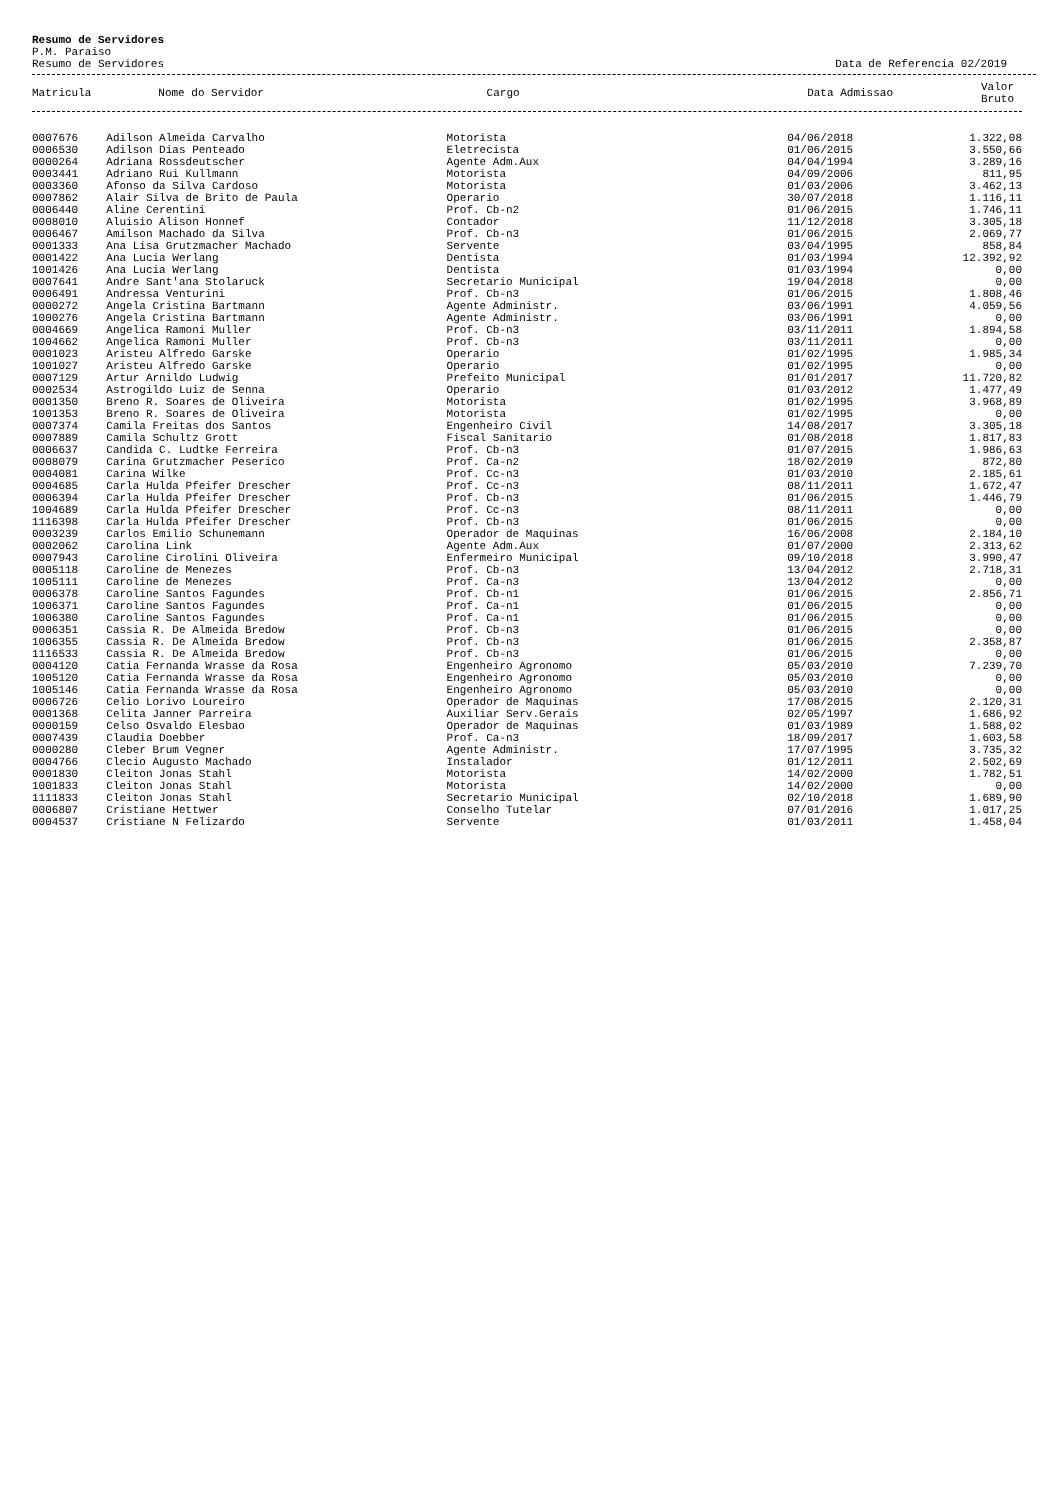Resumo de Servidores
P.M. Paraiso
Resumo de Servidores Data de Referencia 02/2019
| Matricula | Nome do Servidor | Cargo | Data Admissao | Valor Bruto |
| --- | --- | --- | --- | --- |
| 0007676 | Adilson Almeida Carvalho | Motorista | 04/06/2018 | 1.322,08 |
| 0006530 | Adilson Dias Penteado | Eletrecista | 01/06/2015 | 3.550,66 |
| 0000264 | Adriana Rossdeutscher | Agente Adm.Aux | 04/04/1994 | 3.289,16 |
| 0003441 | Adriano Rui Kullmann | Motorista | 04/09/2006 | 811,95 |
| 0003360 | Afonso da Silva Cardoso | Motorista | 01/03/2006 | 3.462,13 |
| 0007862 | Alair Silva de Brito de Paula | Operario | 30/07/2018 | 1.116,11 |
| 0006440 | Aline Cerentini | Prof. Cb-n2 | 01/06/2015 | 1.746,11 |
| 0008010 | Aluisio Alison Honnef | Contador | 11/12/2018 | 3.305,18 |
| 0006467 | Amilson Machado da Silva | Prof. Cb-n3 | 01/06/2015 | 2.069,77 |
| 0001333 | Ana Lisa Grutzmacher Machado | Servente | 03/04/1995 | 858,84 |
| 0001422 | Ana Lucia Werlang | Dentista | 01/03/1994 | 12.392,92 |
| 1001426 | Ana Lucia Werlang | Dentista | 01/03/1994 | 0,00 |
| 0007641 | Andre Sant'ana Stolaruck | Secretario Municipal | 19/04/2018 | 0,00 |
| 0006491 | Andressa Venturini | Prof. Cb-n3 | 01/06/2015 | 1.808,46 |
| 0000272 | Angela Cristina Bartmann | Agente Administr. | 03/06/1991 | 4.059,56 |
| 1000276 | Angela Cristina Bartmann | Agente Administr. | 03/06/1991 | 0,00 |
| 0004669 | Angelica Ramoni Muller | Prof. Cb-n3 | 03/11/2011 | 1.894,58 |
| 1004662 | Angelica Ramoni Muller | Prof. Cb-n3 | 03/11/2011 | 0,00 |
| 0001023 | Aristeu Alfredo Garske | Operario | 01/02/1995 | 1.985,34 |
| 1001027 | Aristeu Alfredo Garske | Operario | 01/02/1995 | 0,00 |
| 0007129 | Artur Arnildo Ludwig | Prefeito Municipal | 01/01/2017 | 11.720,82 |
| 0002534 | Astrogildo Luiz de Senna | Operario | 01/03/2012 | 1.477,49 |
| 0001350 | Breno R. Soares de Oliveira | Motorista | 01/02/1995 | 3.968,89 |
| 1001353 | Breno R. Soares de Oliveira | Motorista | 01/02/1995 | 0,00 |
| 0007374 | Camila Freitas dos Santos | Engenheiro Civil | 14/08/2017 | 3.305,18 |
| 0007889 | Camila Schultz Grott | Fiscal Sanitario | 01/08/2018 | 1.817,83 |
| 0006637 | Candida C. Ludtke Ferreira | Prof. Cb-n3 | 01/07/2015 | 1.986,63 |
| 0008079 | Carina Grutzmacher Peserico | Prof. Ca-n2 | 18/02/2019 | 872,80 |
| 0004081 | Carina Wilke | Prof. Cc-n3 | 01/03/2010 | 2.185,61 |
| 0004685 | Carla Hulda Pfeifer Drescher | Prof. Cc-n3 | 08/11/2011 | 1.672,47 |
| 0006394 | Carla Hulda Pfeifer Drescher | Prof. Cb-n3 | 01/06/2015 | 1.446,79 |
| 1004689 | Carla Hulda Pfeifer Drescher | Prof. Cc-n3 | 08/11/2011 | 0,00 |
| 1116398 | Carla Hulda Pfeifer Drescher | Prof. Cb-n3 | 01/06/2015 | 0,00 |
| 0003239 | Carlos Emilio Schunemann | Operador de Maquinas | 16/06/2008 | 2.184,10 |
| 0002062 | Carolina Link | Agente Adm.Aux | 01/07/2000 | 2.313,62 |
| 0007943 | Caroline Cirolini Oliveira | Enfermeiro Municipal | 09/10/2018 | 3.990,47 |
| 0005118 | Caroline de Menezes | Prof. Cb-n3 | 13/04/2012 | 2.718,31 |
| 1005111 | Caroline de Menezes | Prof. Ca-n3 | 13/04/2012 | 0,00 |
| 0006378 | Caroline Santos Fagundes | Prof. Cb-n1 | 01/06/2015 | 2.856,71 |
| 1006371 | Caroline Santos Fagundes | Prof. Ca-n1 | 01/06/2015 | 0,00 |
| 1006380 | Caroline Santos Fagundes | Prof. Ca-n1 | 01/06/2015 | 0,00 |
| 0006351 | Cassia R. De Almeida Bredow | Prof. Cb-n3 | 01/06/2015 | 0,00 |
| 1006355 | Cassia R. De Almeida Bredow | Prof. Cb-n3 | 01/06/2015 | 2.358,87 |
| 1116533 | Cassia R. De Almeida Bredow | Prof. Cb-n3 | 01/06/2015 | 0,00 |
| 0004120 | Catia Fernanda Wrasse da Rosa | Engenheiro Agronomo | 05/03/2010 | 7.239,70 |
| 1005120 | Catia Fernanda Wrasse da Rosa | Engenheiro Agronomo | 05/03/2010 | 0,00 |
| 1005146 | Catia Fernanda Wrasse da Rosa | Engenheiro Agronomo | 05/03/2010 | 0,00 |
| 0006726 | Celio Lorivo Loureiro | Operador de Maquinas | 17/08/2015 | 2.120,31 |
| 0001368 | Celita Janner Parreira | Auxiliar Serv.Gerais | 02/05/1997 | 1.686,92 |
| 0000159 | Celso Osvaldo Elesbao | Operador de Maquinas | 01/03/1989 | 1.588,02 |
| 0007439 | Claudia Doebber | Prof. Ca-n3 | 18/09/2017 | 1.603,58 |
| 0000280 | Cleber Brum Vegner | Agente Administr. | 17/07/1995 | 3.735,32 |
| 0004766 | Clecio Augusto Machado | Instalador | 01/12/2011 | 2.502,69 |
| 0001830 | Cleiton Jonas Stahl | Motorista | 14/02/2000 | 1.782,51 |
| 1001833 | Cleiton Jonas Stahl | Motorista | 14/02/2000 | 0,00 |
| 1111833 | Cleiton Jonas Stahl | Secretario Municipal | 02/10/2018 | 1.689,90 |
| 0006807 | Cristiane Hettwer | Conselho Tutelar | 07/01/2016 | 1.017,25 |
| 0004537 | Cristiane N Felizardo | Servente | 01/03/2011 | 1.458,04 |